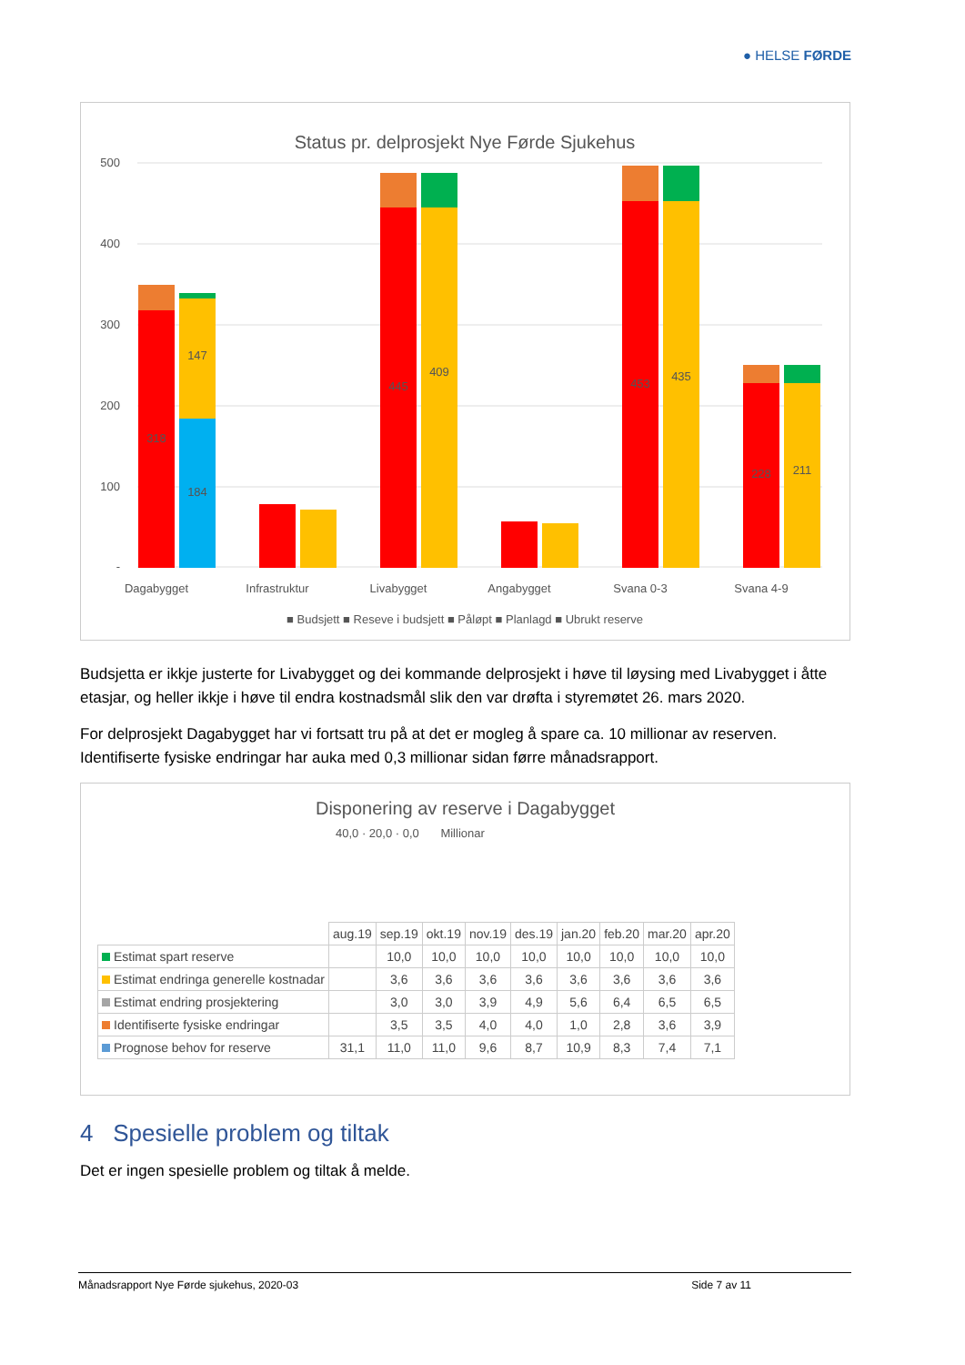● HELSE FØRDE
Status pr. delprosjekt Nye Førde Sjukehus
500
400
300
200
100
-
Dagabygget
Infrastruktur
Livabygget
Angabygget
Svana 0-3
Svana 4-9
318
184
147
445
409
453
435
228
211
■ Budsjett ■ Reseve i budsjett ■ Påløpt ■ Planlagd ■ Ubrukt reserve
Budsjetta er ikkje justerte for Livabygget og dei kommande delprosjekt i høve til løysing med Livabygget i åtte etasjar, og heller ikkje i høve til endra kostnadsmål slik den var drøfta i styremøtet 26. mars 2020.
For delprosjekt Dagabygget har vi fortsatt tru på at det er mogleg å spare ca. 10 millionar av reserven. Identifiserte fysiske endringar har auka med 0,3 millionar sidan førre månadsrapport.
Disponering av reserve i Dagabygget
40,0 · 20,0 · 0,0 Millionar
| | aug.19 | sep.19 | okt.19 | nov.19 | des.19 | jan.20 | feb.20 | mar.20 | apr.20 |
| Estimat spart reserve | | 10,0 | 10,0 | 10,0 | 10,0 | 10,0 | 10,0 | 10,0 | 10,0 |
| Estimat endringa generelle kostnadar | | 3,6 | 3,6 | 3,6 | 3,6 | 3,6 | 3,6 | 3,6 | 3,6 |
| Estimat endring prosjektering | | 3,0 | 3,0 | 3,9 | 4,9 | 5,6 | 6,4 | 6,5 | 6,5 |
| Identifiserte fysiske endringar | | 3,5 | 3,5 | 4,0 | 4,0 | 1,0 | 2,8 | 3,6 | 3,9 |
| Prognose behov for reserve | 31,1 | 11,0 | 11,0 | 9,6 | 8,7 | 10,9 | 8,3 | 7,4 | 7,1 |
4 Spesielle problem og tiltak
Det er ingen spesielle problem og tiltak å melde.
Månadsrapport Nye Førde sjukehus, 2020-03 Side 7 av 11